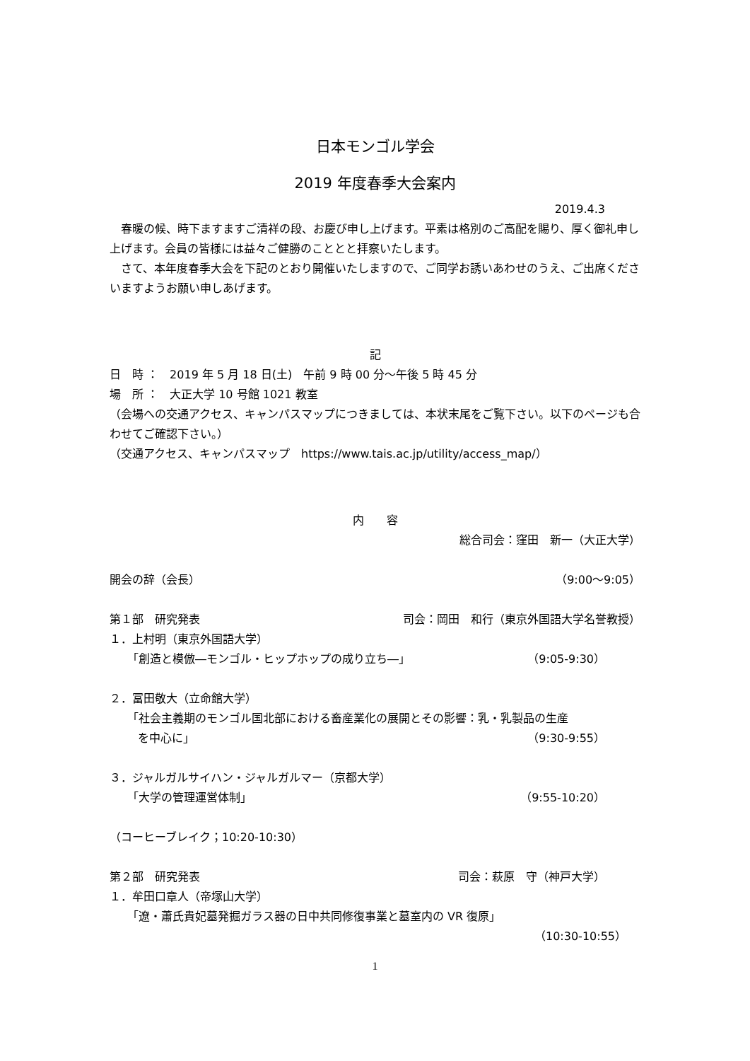日本モンゴル学会
2019 年度春季大会案内
2019.4.3
　春暖の候、時下ますますご清祥の段、お慶び申し上げます。平素は格別のご高配を賜り、厚く御礼申し上げます。会員の皆様には益々ご健勝のこととと拝察いたします。
　さて、本年度春季大会を下記のとおり開催いたしますので、ご同学お誘いあわせのうえ、ご出席くださいますようお願い申しあげます。
記
日　時 ：　2019 年 5 月 18 日(土)　午前 9 時 00 分～午後 5 時 45 分
場　所 ：　大正大学 10 号館 1021 教室
（会場への交通アクセス、キャンパスマップにつきましては、本状末尾をご覧下さい。以下のページも合わせてご確認下さい。）
（交通アクセス、キャンパスマップ　https://www.tais.ac.jp/utility/access_map/）
内　　容
総合司会：窪田　新一（大正大学）
開会の辞（会長） （9:00～9:05）
第１部　研究発表 司会：岡田　和行（東京外国語大学名誉教授）
１．上村明（東京外国語大学）
「創造と模倣―モンゴル・ヒップホップの成り立ち―」 （9:05-9:30）
２．冨田敬大（立命館大学）
「社会主義期のモンゴル国北部における畜産業化の展開とその影響：乳・乳製品の生産
を中心に」 （9:30-9:55）
３．ジャルガルサイハン・ジャルガルマー（京都大学）
「大学の管理運営体制」 （9:55-10:20）
（コーヒーブレイク；10:20-10:30）
第２部　研究発表 司会：萩原　守（神戸大学）
１．牟田口章人（帝塚山大学）
「遼・蕭氏貴妃墓発掘ガラス器の日中共同修復事業と墓室内の VR 復原」
（10:30-10:55）
1